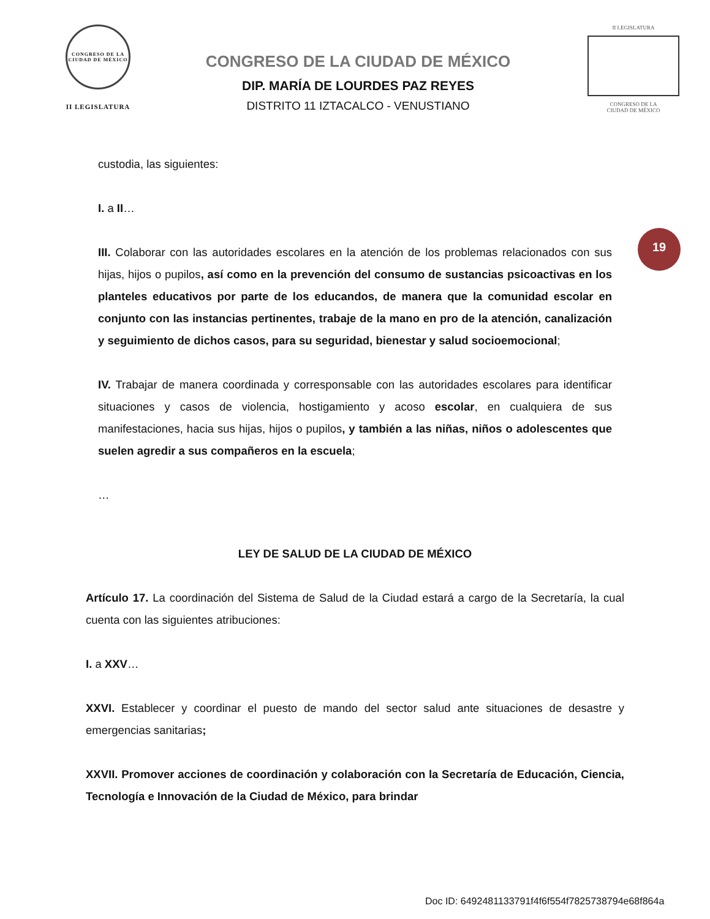CONGRESO DE LA CIUDAD DE MÉXICO
II LEGISLATURA
CONGRESO DE LA CIUDAD DE MÉXICO
DIP. MARÍA DE LOURDES PAZ REYES
DISTRITO 11 IZTACALCO - VENUSTIANO
II LEGISLATURA
CONGRESO DE LA
CIUDAD DE MÉXICO
19
custodia, las siguientes:
I. a II…
III. Colaborar con las autoridades escolares en la atención de los problemas relacionados con sus hijas, hijos o pupilos, así como en la prevención del consumo de sustancias psicoactivas en los planteles educativos por parte de los educandos, de manera que la comunidad escolar en conjunto con las instancias pertinentes, trabaje de la mano en pro de la atención, canalización y seguimiento de dichos casos, para su seguridad, bienestar y salud socioemocional;
IV. Trabajar de manera coordinada y corresponsable con las autoridades escolares para identificar situaciones y casos de violencia, hostigamiento y acoso escolar, en cualquiera de sus manifestaciones, hacia sus hijas, hijos o pupilos, y también a las niñas, niños o adolescentes que suelen agredir a sus compañeros en la escuela;
…
LEY DE SALUD DE LA CIUDAD DE MÉXICO
Artículo 17. La coordinación del Sistema de Salud de la Ciudad estará a cargo de la Secretaría, la cual cuenta con las siguientes atribuciones:
I. a XXV…
XXVI. Establecer y coordinar el puesto de mando del sector salud ante situaciones de desastre y emergencias sanitarias;
XXVII. Promover acciones de coordinación y colaboración con la Secretaría de Educación, Ciencia, Tecnología e Innovación de la Ciudad de México, para brindar
Doc ID: 6492481133791f4f6f554f7825738794e68f864a